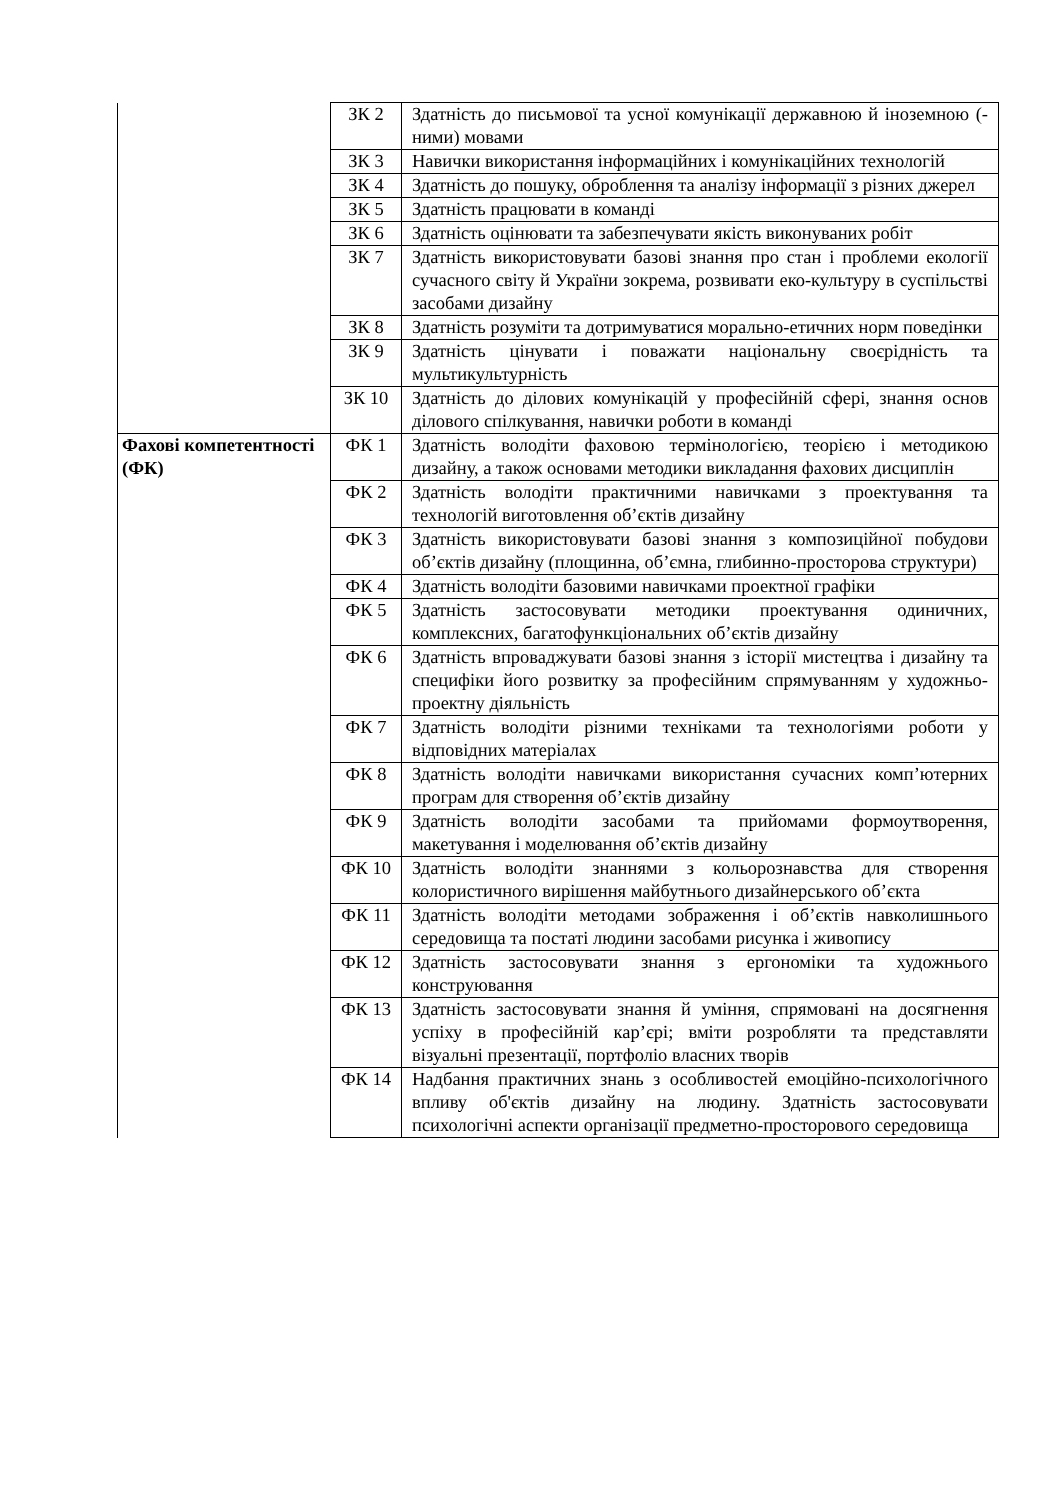| | ЗК 2 | Здатність до письмової та усної комунікації державною й іноземною (- ними) мовами |
| | ЗК 3 | Навички використання інформаційних і комунікаційних технологій |
| | ЗК 4 | Здатність до пошуку, оброблення та аналізу інформації з різних джерел |
| | ЗК 5 | Здатність працювати в команді |
| | ЗК 6 | Здатність оцінювати та забезпечувати якість виконуваних робіт |
| | ЗК 7 | Здатність використовувати базові знання про стан і проблеми екології сучасного світу й України зокрема, розвивати еко-культуру в суспільстві засобами дизайну |
| | ЗК 8 | Здатність розуміти та дотримуватися морально-етичних норм поведінки |
| | ЗК 9 | Здатність цінувати і поважати національну своєрідність та мультикультурність |
| | ЗК 10 | Здатність до ділових комунікацій у професійній сфері, знання основ ділового спілкування, навички роботи в команді |
| Фахові компетентності (ФК) | ФК 1 | Здатність володіти фаховою термінологією, теорією і методикою дизайну, а також основами методики викладання фахових дисциплін |
| | ФК 2 | Здатність володіти практичними навичками з проектування та технологій виготовлення об’єктів дизайну |
| | ФК 3 | Здатність використовувати базові знання з композиційної побудови об’єктів дизайну (площинна, об’ємна, глибинно-просторова структури) |
| | ФК 4 | Здатність володіти базовими навичками проектної графіки |
| | ФК 5 | Здатність застосовувати методики проектування одиничних, комплексних, багатофункціональних об’єктів дизайну |
| | ФК 6 | Здатність впроваджувати базові знання з історії мистецтва і дизайну та специфіки його розвитку за професійним спрямуванням у художньо-проектну діяльність |
| | ФК 7 | Здатність володіти різними техніками та технологіями роботи у відповідних матеріалах |
| | ФК 8 | Здатність володіти навичками використання сучасних комп’ютерних програм для створення об’єктів дизайну |
| | ФК 9 | Здатність володіти засобами та прийомами формоутворення, макетування і моделювання об’єктів дизайну |
| | ФК 10 | Здатність володіти знаннями з кольорознавства для створення колористичного вирішення майбутнього дизайнерського об’єкта |
| | ФК 11 | Здатність володіти методами зображення і об’єктів навколишнього середовища та постаті людини засобами рисунка і живопису |
| | ФК 12 | Здатність застосовувати знання з ергономіки та художнього конструювання |
| | ФК 13 | Здатність застосовувати знання й уміння, спрямовані на досягнення успіху в професійній кар’єрі; вміти розробляти та представляти візуальні презентації, портфоліо власних творів |
| | ФК 14 | Надбання практичних знань з особливостей емоційно-психологічного впливу об'єктів дизайну на людину. Здатність застосовувати психологічні аспекти організації предметно-просторового середовища |